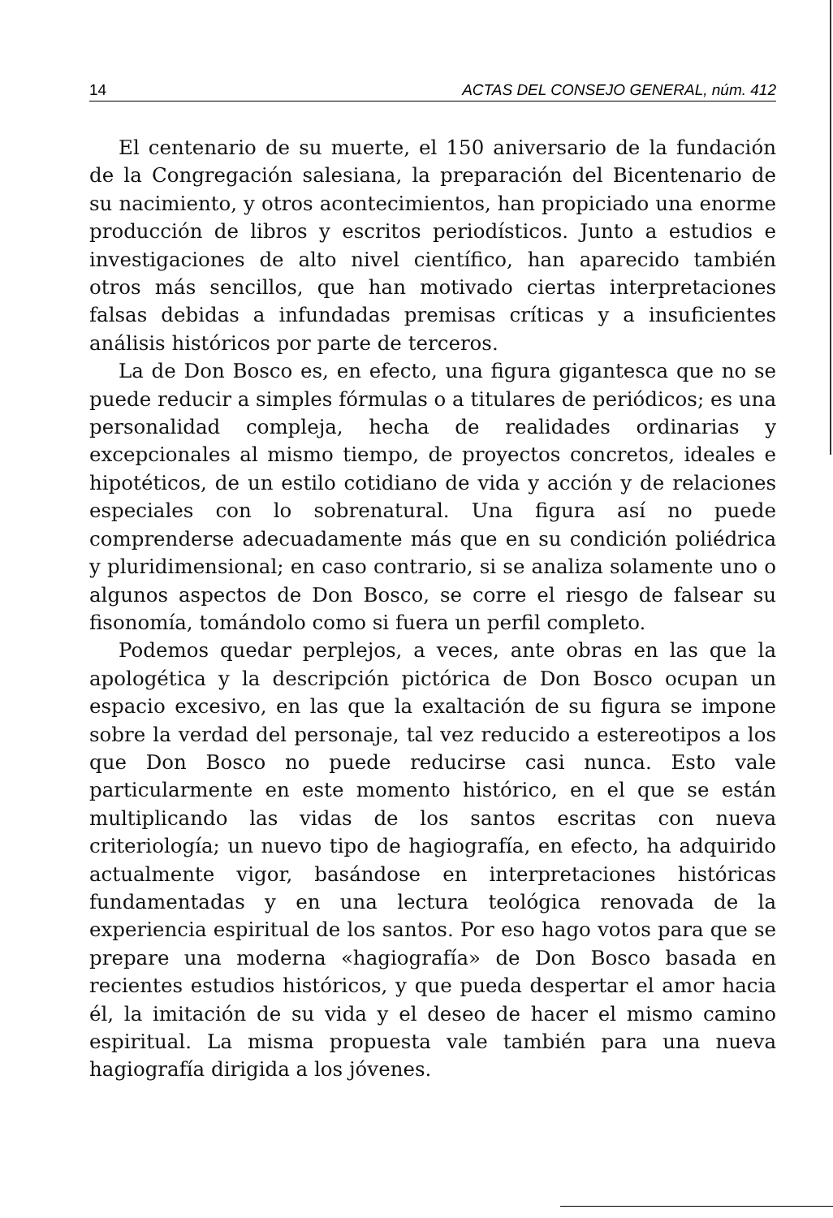14 ACTAS DEL CONSEJO GENERAL, núm. 412
El centenario de su muerte, el 150 aniversario de la fundación de la Congregación salesiana, la preparación del Bicentenario de su nacimiento, y otros acontecimientos, han propiciado una enorme producción de libros y escritos periodísticos. Junto a estudios e investigaciones de alto nivel científico, han aparecido también otros más sencillos, que han motivado ciertas interpretaciones falsas debidas a infundadas premisas críticas y a insuficientes análisis históricos por parte de terceros.
La de Don Bosco es, en efecto, una figura gigantesca que no se puede reducir a simples fórmulas o a titulares de periódicos; es una personalidad compleja, hecha de realidades ordinarias y excepcionales al mismo tiempo, de proyectos concretos, ideales e hipotéticos, de un estilo cotidiano de vida y acción y de relaciones especiales con lo sobrenatural. Una figura así no puede comprenderse adecuadamente más que en su condición poliédrica y pluridimensional; en caso contrario, si se analiza solamente uno o algunos aspectos de Don Bosco, se corre el riesgo de falsear su fisonomía, tomándolo como si fuera un perfil completo.
Podemos quedar perplejos, a veces, ante obras en las que la apologética y la descripción pictórica de Don Bosco ocupan un espacio excesivo, en las que la exaltación de su figura se impone sobre la verdad del personaje, tal vez reducido a estereotipos a los que Don Bosco no puede reducirse casi nunca. Esto vale particularmente en este momento histórico, en el que se están multiplicando las vidas de los santos escritas con nueva criteriología; un nuevo tipo de hagiografía, en efecto, ha adquirido actualmente vigor, basándose en interpretaciones históricas fundamentadas y en una lectura teológica renovada de la experiencia espiritual de los santos. Por eso hago votos para que se prepare una moderna «hagiografía» de Don Bosco basada en recientes estudios históricos, y que pueda despertar el amor hacia él, la imitación de su vida y el deseo de hacer el mismo camino espiritual. La misma propuesta vale también para una nueva hagiografía dirigida a los jóvenes.